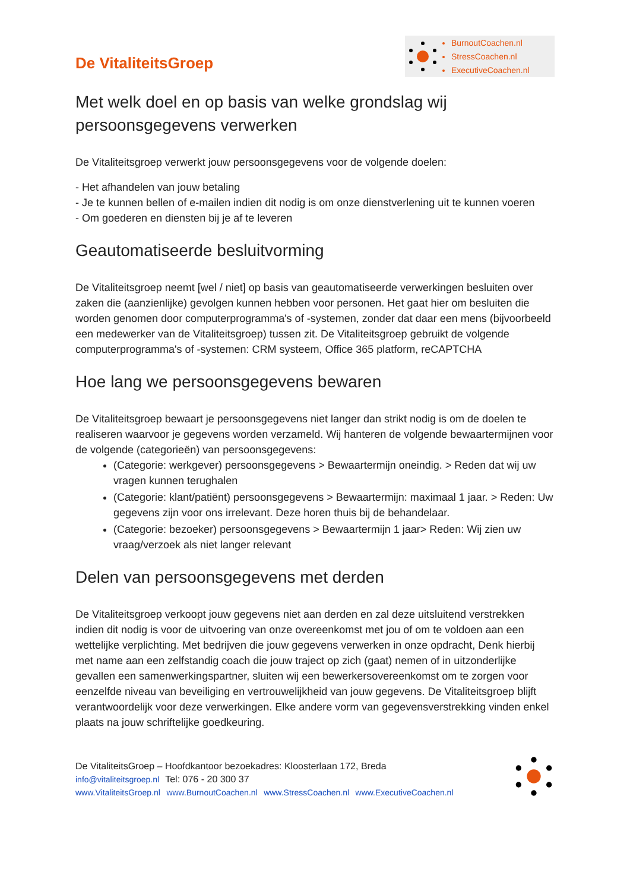De VitaliteitsGroep
BurnoutCoachen.nl
StressCoachen.nl
ExecutiveCoachen.nl
Met welk doel en op basis van welke grondslag wij persoonsgegevens verwerken
De Vitaliteitsgroep verwerkt jouw persoonsgegevens voor de volgende doelen:
- Het afhandelen van jouw betaling
- Je te kunnen bellen of e-mailen indien dit nodig is om onze dienstverlening uit te kunnen voeren
- Om goederen en diensten bij je af te leveren
Geautomatiseerde besluitvorming
De Vitaliteitsgroep neemt [wel / niet] op basis van geautomatiseerde verwerkingen besluiten over zaken die (aanzienlijke) gevolgen kunnen hebben voor personen. Het gaat hier om besluiten die worden genomen door computerprogramma's of -systemen, zonder dat daar een mens (bijvoorbeeld een medewerker van de Vitaliteitsgroep) tussen zit. De Vitaliteitsgroep gebruikt de volgende computerprogramma's of -systemen: CRM systeem, Office 365 platform, reCAPTCHA
Hoe lang we persoonsgegevens bewaren
De Vitaliteitsgroep bewaart je persoonsgegevens niet langer dan strikt nodig is om de doelen te realiseren waarvoor je gegevens worden verzameld. Wij hanteren de volgende bewaartermijnen voor de volgende (categorieën) van persoonsgegevens:
(Categorie: werkgever) persoonsgegevens > Bewaartermijn oneindig. > Reden dat wij uw vragen kunnen terughalen
(Categorie: klant/patiënt) persoonsgegevens > Bewaartermijn: maximaal 1 jaar. > Reden: Uw gegevens zijn voor ons irrelevant. Deze horen thuis bij de behandelaar.
(Categorie: bezoeker) persoonsgegevens > Bewaartermijn 1 jaar> Reden: Wij zien uw vraag/verzoek als niet langer relevant
Delen van persoonsgegevens met derden
De Vitaliteitsgroep verkoopt jouw gegevens niet aan derden en zal deze uitsluitend verstrekken indien dit nodig is voor de uitvoering van onze overeenkomst met jou of om te voldoen aan een wettelijke verplichting. Met bedrijven die jouw gegevens verwerken in onze opdracht, Denk hierbij met name aan een zelfstandig coach die jouw traject op zich (gaat) nemen of in uitzonderlijke gevallen een samenwerkingspartner, sluiten wij een bewerkersovereenkomst om te zorgen voor eenzelfde niveau van beveiliging en vertrouwelijkheid van jouw gegevens. De Vitaliteitsgroep blijft verantwoordelijk voor deze verwerkingen. Elke andere vorm van gegevensverstrekking vinden enkel plaats na jouw schriftelijke goedkeuring.
De VitaliteitsGroep – Hoofdkantoor bezoekadres: Kloosterlaan 172, Breda
info@vitaliteitsgroep.nl Tel: 076 - 20 300 37
www.VitaliteitsGroep.nl www.BurnoutCoachen.nl www.StressCoachen.nl www.ExecutiveCoachen.nl